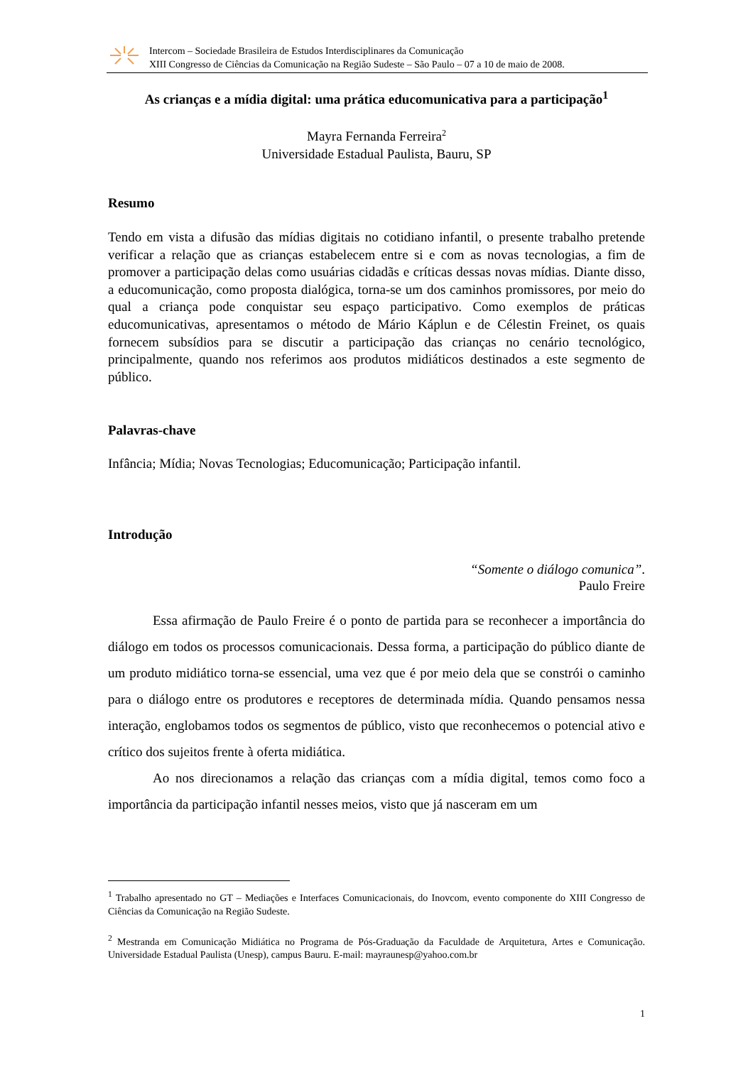Intercom – Sociedade Brasileira de Estudos Interdisciplinares da Comunicação
XIII Congresso de Ciências da Comunicação na Região Sudeste – São Paulo – 07 a 10 de maio de 2008.
As crianças e a mídia digital: uma prática educomunicativa para a participação<sup>1</sup>
Mayra Fernanda Ferreira<sup>2</sup>
Universidade Estadual Paulista, Bauru, SP
Resumo
Tendo em vista a difusão das mídias digitais no cotidiano infantil, o presente trabalho pretende verificar a relação que as crianças estabelecem entre si e com as novas tecnologias, a fim de promover a participação delas como usuárias cidadãs e críticas dessas novas mídias. Diante disso, a educomunicação, como proposta dialógica, torna-se um dos caminhos promissores, por meio do qual a criança pode conquistar seu espaço participativo. Como exemplos de práticas educomunicativas, apresentamos o método de Mário Káplun e de Célestin Freinet, os quais fornecem subsídios para se discutir a participação das crianças no cenário tecnológico, principalmente, quando nos referimos aos produtos midiáticos destinados a este segmento de público.
Palavras-chave
Infância; Mídia; Novas Tecnologias; Educomunicação; Participação infantil.
Introdução
“Somente o diálogo comunica”.
Paulo Freire
Essa afirmação de Paulo Freire é o ponto de partida para se reconhecer a importância do diálogo em todos os processos comunicacionais. Dessa forma, a participação do público diante de um produto midiático torna-se essencial, uma vez que é por meio dela que se constrói o caminho para o diálogo entre os produtores e receptores de determinada mídia. Quando pensamos nessa interação, englobamos todos os segmentos de público, visto que reconhecemos o potencial ativo e crítico dos sujeitos frente à oferta midiática.
Ao nos direcionamos a relação das crianças com a mídia digital, temos como foco a importância da participação infantil nesses meios, visto que já nasceram em um
<sup>1</sup> Trabalho apresentado no GT – Mediações e Interfaces Comunicacionais, do Inovcom, evento componente do XIII Congresso de Ciências da Comunicação na Região Sudeste.
<sup>2</sup> Mestranda em Comunicação Midiática no Programa de Pós-Graduação da Faculdade de Arquitetura, Artes e Comunicação. Universidade Estadual Paulista (Unesp), campus Bauru. E-mail: mayraunesp@yahoo.com.br
1